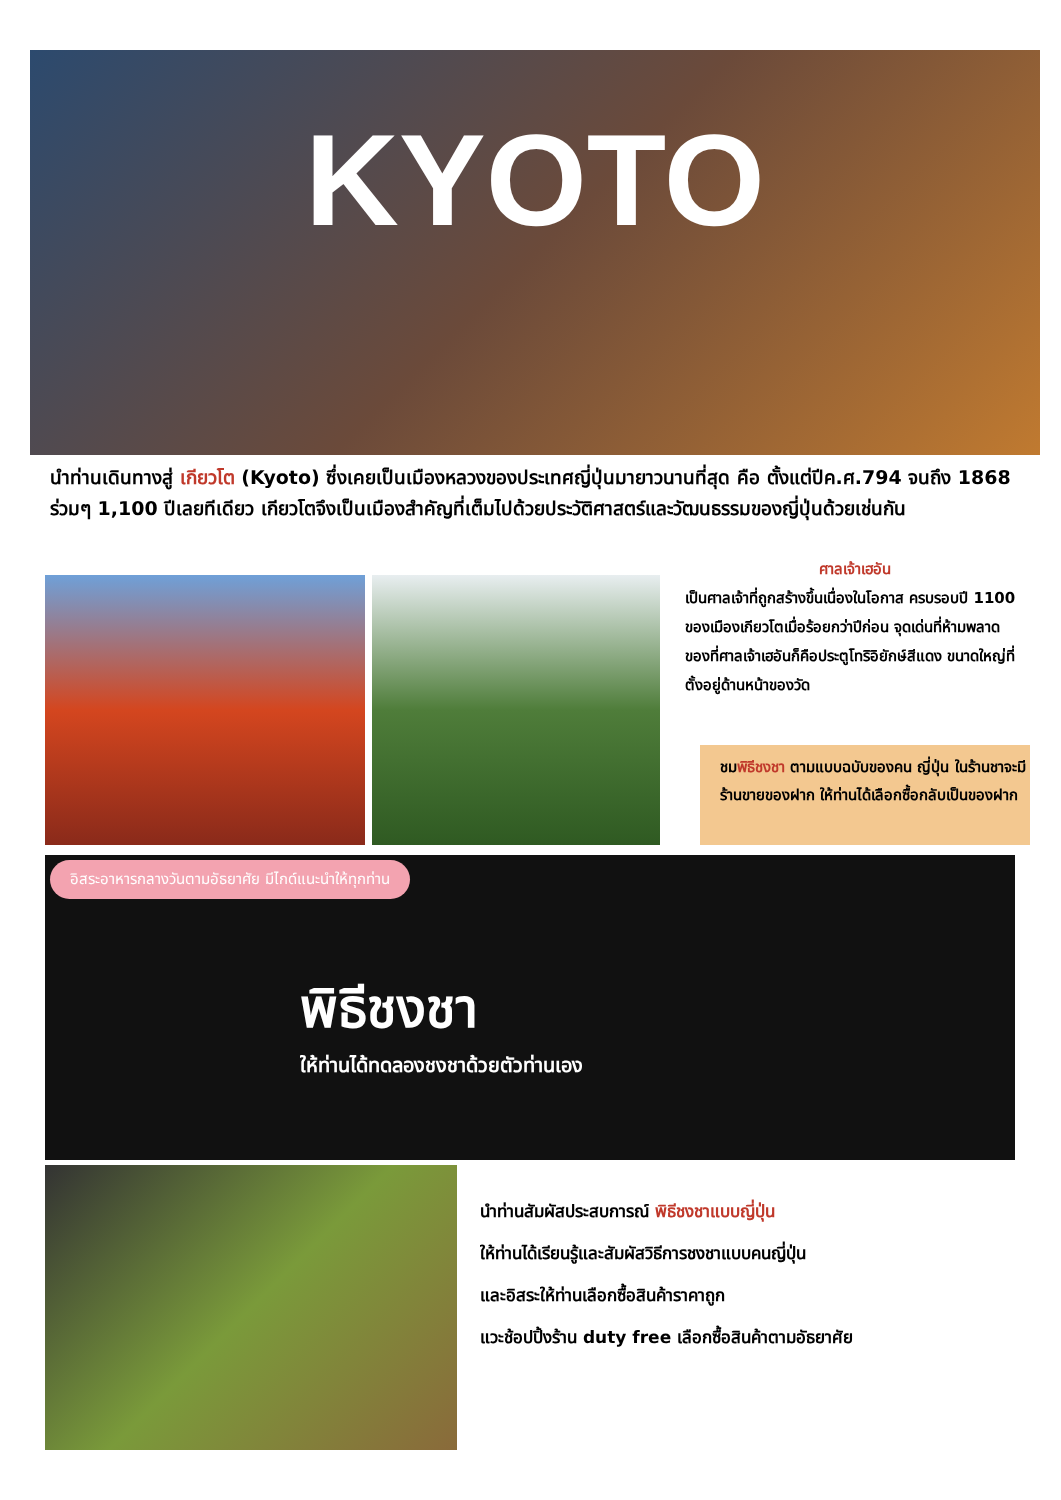KYOTO
นำท่านเดินทางสู่ เกียวโต (Kyoto) ซึ่งเคยเป็นเมืองหลวงของประเทศญี่ปุ่นมายาวนานที่สุด คือ ตั้งแต่ปีค.ศ.794 จนถึง 1868 ร่วมๆ 1,100 ปีเลยทีเดียว เกียวโตจึงเป็นเมืองสำคัญที่เต็มไปด้วยประวัติศาสตร์และวัฒนธรรมของญี่ปุ่นด้วยเช่นกัน
ศาลเจ้าเฮอัน
เป็นศาลเจ้าที่ถูกสร้างขึ้นเนื่องในโอกาส ครบรอบปี 1100 ของเมืองเกียวโตเมื่อร้อยกว่าปีก่อน จุดเด่นที่ห้ามพลาดของที่ศาลเจ้าเฮอันก็คือประตูโทริอิยักษ์สีแดง ขนาดใหญ่ที่ตั้งอยู่ด้านหน้าของวัด
ชมพิธีชงชา ตามแบบฉบับของคน ญี่ปุ่น ในร้านชาจะมีร้านขายของฝาก ให้ท่านได้เลือกซื้อกลับเป็นของฝาก
อิสระอาหารกลางวันตามอัธยาศัย มีไกด์แนะนำให้ทุกท่าน
พิธีชงชา
ให้ท่านได้ทดลองชงชาด้วยตัวท่านเอง
นำท่านสัมผัสประสบการณ์ พิธีชงชาแบบญี่ปุ่น
ให้ท่านได้เรียนรู้และสัมผัสวิธีการชงชาแบบคนญี่ปุ่น
และอิสระให้ท่านเลือกซื้อสินค้าราคาถูก
แวะช้อปปิ้งร้าน duty free เลือกซื้อสินค้าตามอัธยาศัย